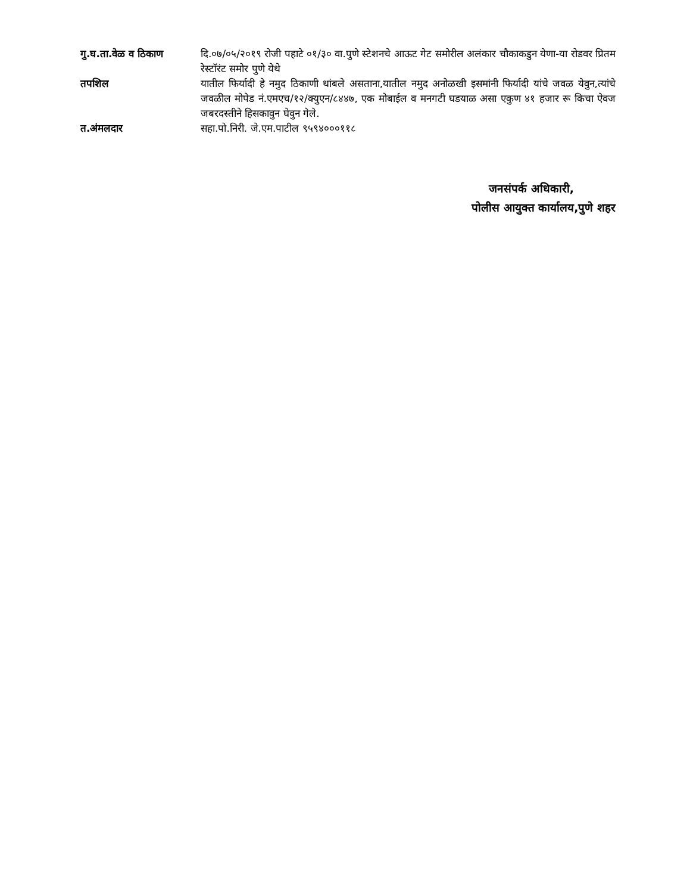गु.घ.ता.वेळ व ठिकाण दि.०७/०५/२०१९ रोजी पहाटे ०१/३० वा.पुणे स्टेशनचे आऊट गेट समोरील अलंकार चौकाकडुन येणा-या रोडवर प्रितम रेस्टॉरंट समोर पुणे येथे
तपशिल यातील फिर्यादी हे नमुद ठिकाणी थांबले असताना,यातील नमुद अनोळखी इसमांनी फिर्यादी यांचे जवळ येवुन,त्यांचे जवळील मोपेड नं.एमएच/१२/क्युएन/८४४७, एक मोबाईल व मनगटी घडयाळ असा एकुण ४१ हजार रू किचा ऐवज जबरदस्तीने हिसकावुन घेवुन गेले.
त.अंमलदार सहा.पो.निरी. जे.एम.पाटील ९५९४०००११८
जनसंपर्क अधिकारी,
पोलीस आयुक्त कार्यालय,पुणे शहर